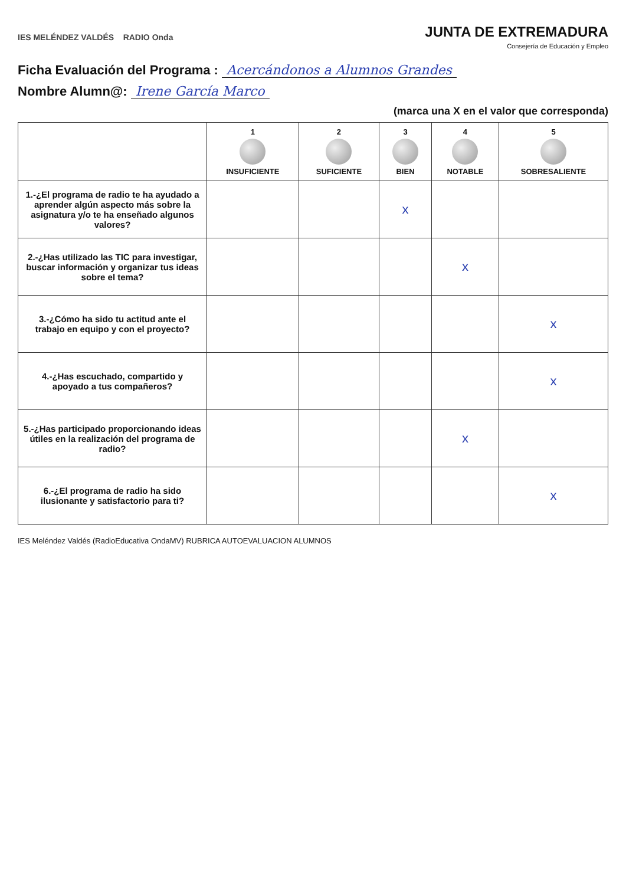IES MELÉNDEZ VALDÉS RADIO Onda
JUNTA DE EXTREMADURA
Consejería de Educación y Empleo
Ficha Evaluación del Programa : Acercándonos a Alumnos Grandes
Nombre Alumn@: Irene García Marco
(marca una X en el valor que corresponda)
| | 1 INSUFICIENTE | 2 SUFICIENTE | 3 BIEN | 4 NOTABLE | 5 SOBRESALIENTE |
| --- | --- | --- | --- | --- | --- |
| 1.-¿El programa de radio te ha ayudado a aprender algún aspecto más sobre la asignatura y/o te ha enseñado algunos valores? | | | x | | |
| 2.-¿Has utilizado las TIC para investigar, buscar información y organizar tus ideas sobre el tema? | | | | x | |
| 3.-¿Cómo ha sido tu actitud ante el trabajo en equipo y con el proyecto? | | | | | x |
| 4.-¿Has escuchado, compartido y apoyado a tus compañeros? | | | | | x |
| 5.-¿Has participado proporcionando ideas útiles en la realización del programa de radio? | | | | x | |
| 6.-¿El programa de radio ha sido ilusionante y satisfactorio para ti? | | | | | x |
IES Meléndez Valdés (RadioEducativa OndaMV) RUBRICA AUTOEVALUACION ALUMNOS